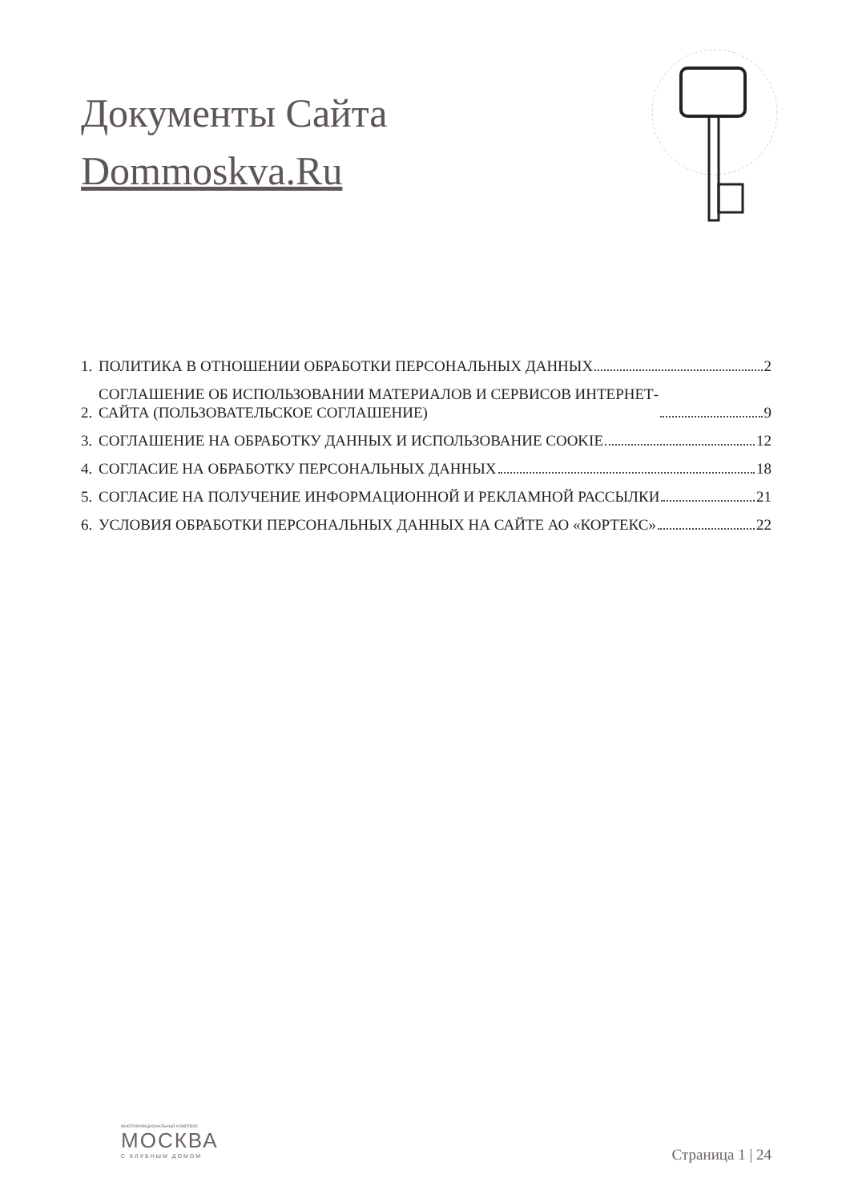Документы Сайта
Dommoskva.Ru
1. ПОЛИТИКА В ОТНОШЕНИИ ОБРАБОТКИ ПЕРСОНАЛЬНЫХ ДАННЫХ 2
2. СОГЛАШЕНИЕ ОБ ИСПОЛЬЗОВАНИИ МАТЕРИАЛОВ И СЕРВИСОВ ИНТЕРНЕТ-
САЙТА (ПОЛЬЗОВАТЕЛЬСКОЕ СОГЛАШЕНИЕ) 9
3. СОГЛАШЕНИЕ НА ОБРАБОТКУ ДАННЫХ И ИСПОЛЬЗОВАНИЕ COOKIE 12
4. СОГЛАСИЕ НА ОБРАБОТКУ ПЕРСОНАЛЬНЫХ ДАННЫХ 18
5. СОГЛАСИЕ НА ПОЛУЧЕНИЕ ИНФОРМАЦИОННОЙ И РЕКЛАМНОЙ РАССЫЛКИ 21
6. УСЛОВИЯ ОБРАБОТКИ ПЕРСОНАЛЬНЫХ ДАННЫХ НА САЙТЕ АО «КОРТЕКС» 22
МНОГОФУНКЦИОНАЛЬНЫЙ КОМПЛЕКС
МОСКВА
С КЛУБНЫМ ДОМОМ
Страница 1 | 24